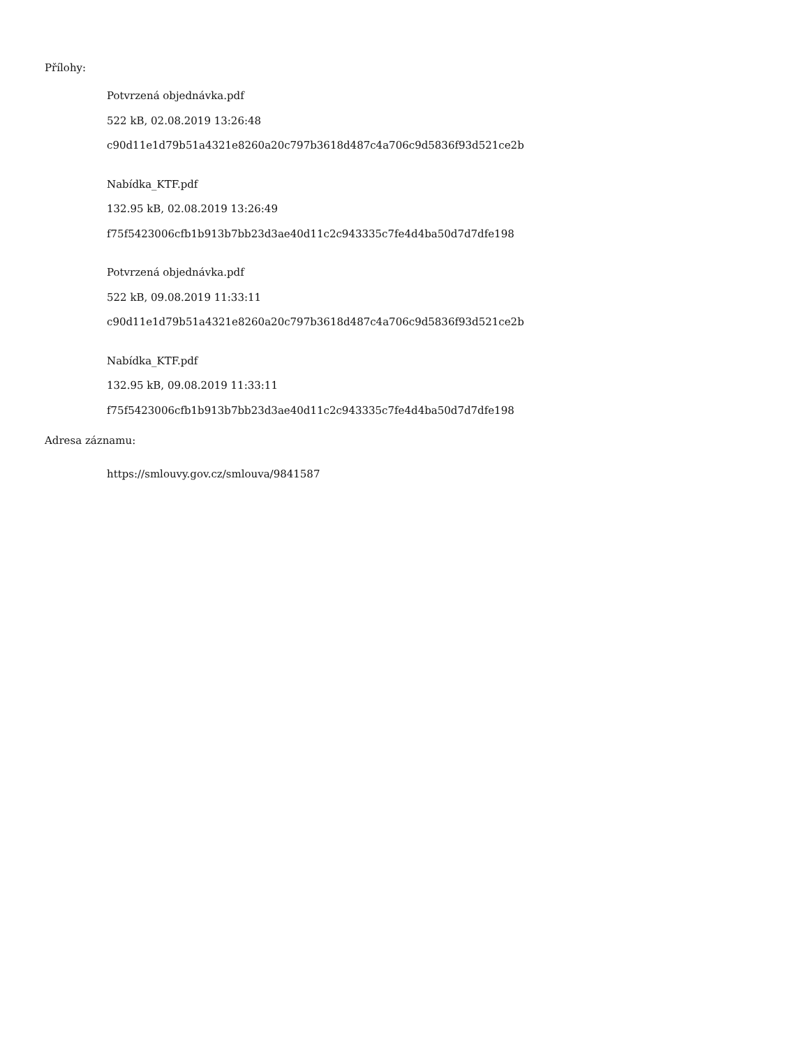Přílohy:
Potvrzená objednávka.pdf
522 kB, 02.08.2019 13:26:48
c90d11e1d79b51a4321e8260a20c797b3618d487c4a706c9d5836f93d521ce2b
Nabídka_KTF.pdf
132.95 kB, 02.08.2019 13:26:49
f75f5423006cfb1b913b7bb23d3ae40d11c2c943335c7fe4d4ba50d7d7dfe198
Potvrzená objednávka.pdf
522 kB, 09.08.2019 11:33:11
c90d11e1d79b51a4321e8260a20c797b3618d487c4a706c9d5836f93d521ce2b
Nabídka_KTF.pdf
132.95 kB, 09.08.2019 11:33:11
f75f5423006cfb1b913b7bb23d3ae40d11c2c943335c7fe4d4ba50d7d7dfe198
Adresa záznamu:
https://smlouvy.gov.cz/smlouva/9841587